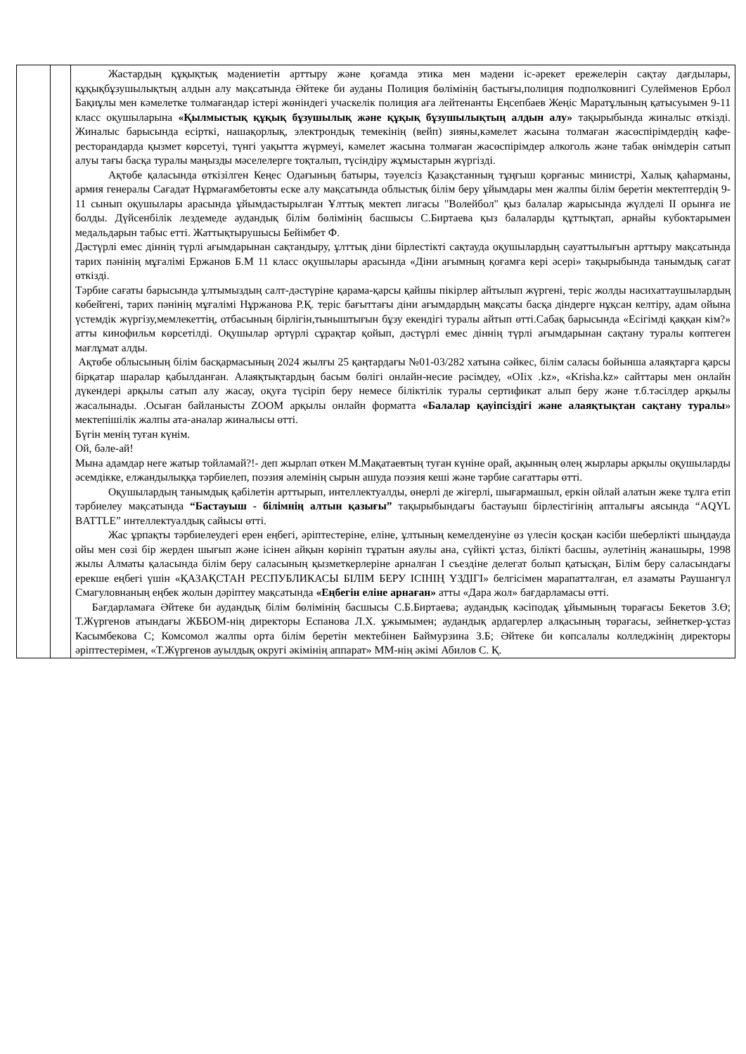| | | Жастардың құқықтық мәдениетін арттыру және қоғамда этика мен мәдени іс-әрекет ережелерін сақтау дағдылары, құқықбұзушылықтың алдын алу мақсатында Әйтеке би ауданы Полиция бөлімінің бастығы,полиция подполковнигі Сулейменов Ербол Бақиұлы мен кәмелетке толмағандар істері жөніндегі учаскелік полиция аға лейтенанты Еңсепбаев Жеңіс Маратұлының қатысуымен 9-11 класс оқушыларына «Қылмыстық құқық бұзушылық және құқық бұзушылықтың алдын алу» тақырыбында жиналыс өткізді. Жиналыс барысында есірткі, нашақорлық, электрондық темекінің (вейп) зияны,кәмелет жасына толмаған жасөспірімдердің кафе-ресторандарда қызмет көрсетуі, түнгі уақытта жүрмеуі, кәмелет жасына толмаған жасөспірімдер алкоголь және табак өнімдерін сатып алуы тағы басқа туралы маңызды мәселелерге тоқталып, түсіндіру жұмыстарын жүргізді. Ақтөбе қаласында өткізілген Кеңес Одағының батыры, тәуелсіз Қазақстанның тұңғыш қорғаныс министрі, Халық қаһарманы, армия генералы Сағадат Нұрмағамбетовты еске алу мақсатында облыстық білім беру ұйымдары мен жалпы білім беретін мектептердің 9-11 сынып оқушылары арасында ұйымдастырылған Ұлттық мектеп лигасы "Волейбол" қыз балалар жарысында жүлделі ІІ орынға ие болды. Дүйсенбілік лездемеде аудандық білім бөлімінің басшысы С.Биртаева қыз балаларды құттықтап, арнайы кубоктарымен медальдарын табыс етті. Жаттықтырушысы Бейімбет Ф. Дәстүрлі емес діннің түрлі ағымдарынан сақтандыру, ұлттық діни бірлестікті сақтауда оқушылардың сауаттылығын арттыру мақсатында тарих пәнінің мұғалімі Ержанов Б.М 11 класс оқушылары арасында «Діни ағымның қоғамға кері әсері» тақырыбында танымдық сағат өткізді. Тәрбие сағаты барысында ұлтымыздың салт-дәстүріне қарама-қарсы қайшы пікірлер айтылып жүргені, теріс жолды насихаттаушылардың көбейгені, тарих пәнінің мұғалімі Нұржанова Р.Қ. теріс бағыттағы діни ағымдардың мақсаты басқа діндерге нұқсан келтіру, адам ойына үстемдік жүргізу,мемлекеттің, отбасының бірлігін,тыныштығын бұзу екендігі туралы айтып өтті.Сабақ барысында «Есігімді қаққан кім?» атты кинофильм көрсетілді. Оқушылар әртүрлі сұрақтар қойып, дәстүрлі емес діннің түрлі ағымдарынан сақтану туралы көптеген мағлұмат алды. Ақтөбе облысының білім басқармасының 2024 жылғы 25 қаңтардағы №01-03/282 хатына сәйкес, білім саласы бойынша алаяқтарға қарсы бірқатар шаралар қабылданған. Алаяқтықтардың басым бөлігі онлайн-несие рәсімдеу, «OIix .kz», «Krisha.kz» сайттары мен онлайн дүкендері арқылы сатып алу жасау, оқуға түсіріп беру немесе біліктілік туралы сертификат алып беру және т.б.тәсілдер арқылы жасалынады. .Осыған байланысты ZOOM арқылы онлайн форматта «Балалар қауіпсіздігі және алаяқтықтан сақтану туралы » мектепішілік жалпы ата-аналар жиналысы өтті. Бүгін менің туған күнім. Ой, бәле-ай! Мына адамдар неге жатыр тойламай?!- деп жырлап өткен М.Мақатаевтың туған күніне орай, ақынның өлең жырлары арқылы оқушыларды әсемдікке, елжандылыққа тәрбиелеп, поэзия әлемінің сырын ашуда поэзия кеші және тәрбие сағаттары өтті. Оқушылардың танымдық қабілетін арттырып, интеллектуалды, өнерлі де жігерлі, шығармашыл, еркін ойлай алатын жеке тұлға етіп тәрбиелеу мақсатында “Бастауыш - білімнің алтын қазығы” тақырыбындағы бастауыш бірлестігінің апталығы аясында “AQYL BATTLE” интеллектуалдық сайысы өтті. Жас ұрпақты тәрбиелеудегі ерен еңбегі, әріптестеріне, еліне, ұлтының кемелденуіне өз үлесін қосқан кәсіби шеберлікті шыңдауда ойы мен сөзі бір жерден шығып және ісінен айқын көрініп тұратын аяулы ана, сүйікті ұстаз, білікті басшы, әулетінің жанашыры, 1998 жылы Алматы қаласында білім беру саласының қызметкерлеріне арналған І съездіне делегат болып қатысқан, Білім беру саласындағы ерекше еңбегі үшін «ҚАЗАҚСТАН РЕСПУБЛИКАСЫ БІЛІМ БЕРУ ІСІНІҢ ҮЗДІГІ» белгісімен марапатталған, ел азаматы Раушангүл Смагуловнаның еңбек жолын дәріптеу мақсатында «Еңбегін еліне арнаған» атты «Дара жол» бағдарламасы өтті. Бағдарламаға Әйтеке би аудандық білім бөлімінің басшысы С.Б.Биртаева; аудандық кәсіподақ ұйымының төрағасы Бекетов З.Ө; Т.Жүргенов атындағы ЖББОМ-нің директоры Еспанова Л.Х. ұжымымен; аудандық ардагерлер алқасының төрағасы, зейнеткер-ұстаз Касымбекова С; Комсомол жалпы орта білім беретін мектебінен Баймурзина З.Б; Әйтеке би көпсалалы колледжінің директоры әріптестерімен, «Т.Жүргенов ауылдық округі әкімінің аппарат» ММ-нің әкімі Абилов С. Қ. |